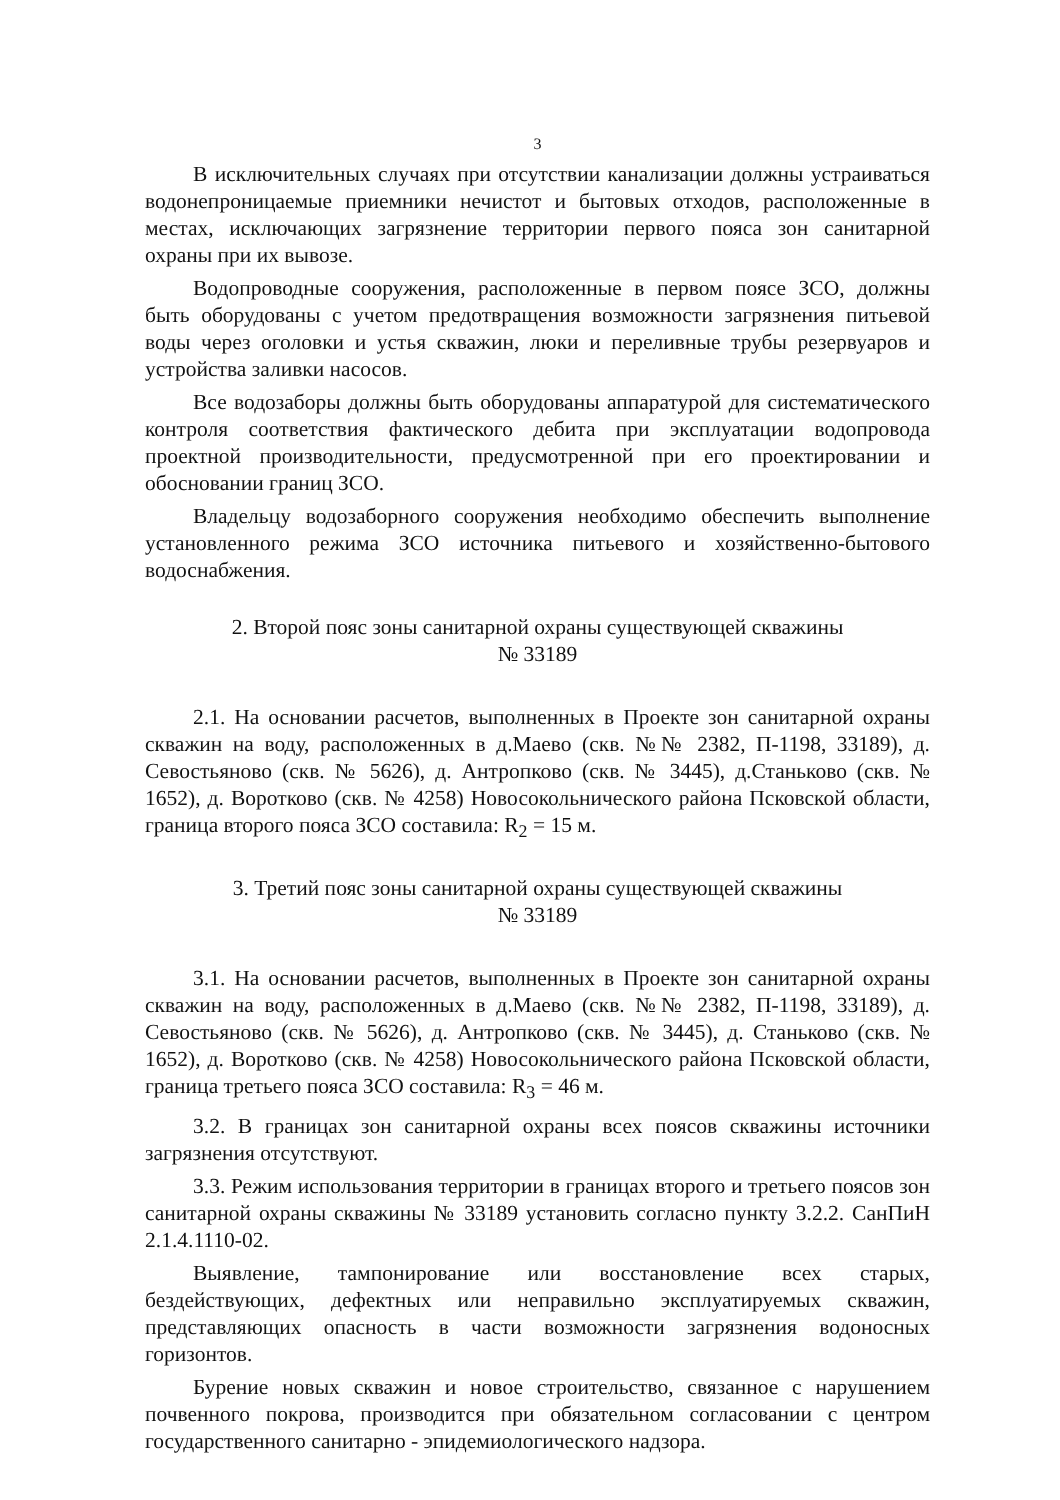3
В исключительных случаях при отсутствии канализации должны устраиваться водонепроницаемые приемники нечистот и бытовых отходов, расположенные в местах, исключающих загрязнение территории первого пояса зон санитарной охраны при их вывозе.
Водопроводные сооружения, расположенные в первом поясе ЗСО, должны быть оборудованы с учетом предотвращения возможности загрязнения питьевой воды через оголовки и устья скважин, люки и переливные трубы резервуаров и устройства заливки насосов.
Все водозаборы должны быть оборудованы аппаратурой для систематического контроля соответствия фактического дебита при эксплуатации водопровода проектной производительности, предусмотренной при его проектировании и обосновании границ ЗСО.
Владельцу водозаборного сооружения необходимо обеспечить выполнение установленного режима ЗСО источника питьевого и хозяйственно-бытового водоснабжения.
2. Второй пояс зоны санитарной охраны существующей скважины
№ 33189
2.1. На основании расчетов, выполненных в Проекте зон санитарной охраны скважин на воду, расположенных в д.Маево (скв. №№ 2382, П-1198, 33189), д. Севостьяново (скв. № 5626), д. Антропково (скв. № 3445), д.Станьково (скв. № 1652), д. Воротково (скв. № 4258) Новосокольнического района Псковской области, граница второго пояса ЗСО составила: R<sub>2</sub> = 15 м.
3. Третий пояс зоны санитарной охраны существующей скважины
№ 33189
3.1. На основании расчетов, выполненных в Проекте зон санитарной охраны скважин на воду, расположенных в д.Маево (скв. №№ 2382, П-1198, 33189), д. Севостьяново (скв. № 5626), д. Антропково (скв. № 3445), д. Станьково (скв. № 1652), д. Воротково (скв. № 4258) Новосокольнического района Псковской области, граница третьего пояса ЗСО составила: R<sub>3</sub> = 46 м.
3.2. В границах зон санитарной охраны всех поясов скважины источники загрязнения отсутствуют.
3.3. Режим использования территории в границах второго и третьего поясов зон санитарной охраны скважины № 33189 установить согласно пункту 3.2.2. СанПиН 2.1.4.1110-02.
Выявление, тампонирование или восстановление всех старых, бездействующих, дефектных или неправильно эксплуатируемых скважин, представляющих опасность в части возможности загрязнения водоносных горизонтов.
Бурение новых скважин и новое строительство, связанное с нарушением почвенного покрова, производится при обязательном согласовании с центром государственного санитарно - эпидемиологического надзора.